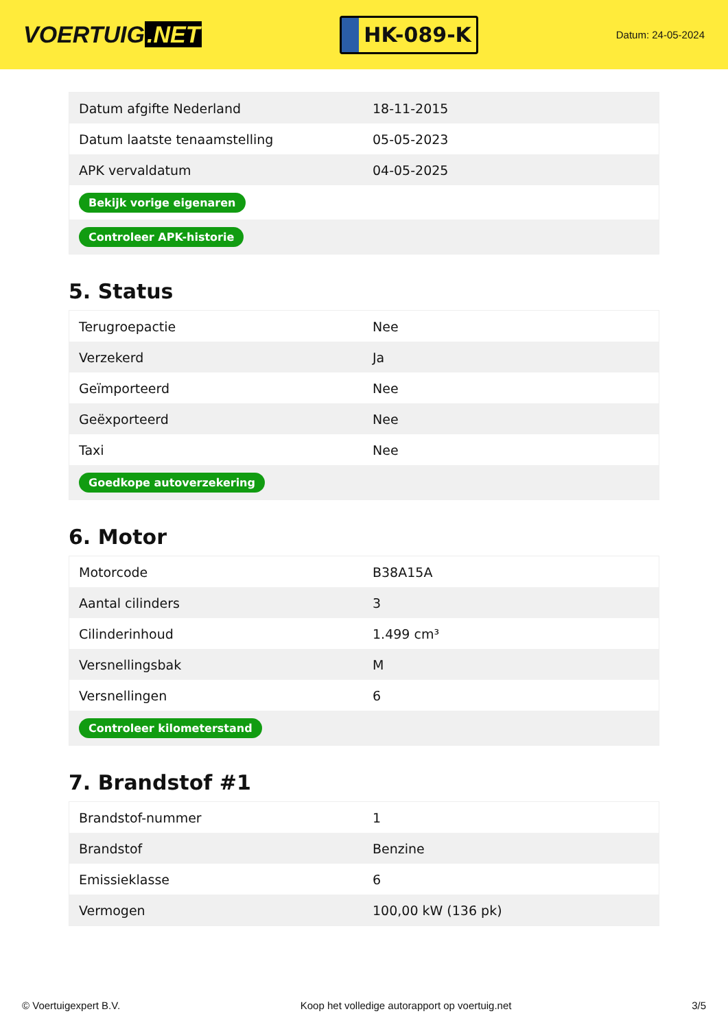VOERTUIG.NET
HK-089-K
Datum: 24-05-2024
| Datum afgifte Nederland | 18-11-2015 |
| Datum laatste tenaamstelling | 05-05-2023 |
| APK vervaldatum | 04-05-2025 |
| Bekijk vorige eigenaren | |
| Controleer APK-historie | |
5. Status
| Terugroepactie | Nee |
| Verzekerd | Ja |
| Geïmporteerd | Nee |
| Geëxporteerd | Nee |
| Taxi | Nee |
| Goedkope autoverzekering | |
6. Motor
| Motorcode | B38A15A |
| Aantal cilinders | 3 |
| Cilinderinhoud | 1.499 cm³ |
| Versnellingsbak | M |
| Versnellingen | 6 |
| Controleer kilometerstand | |
7. Brandstof #1
| Brandstof-nummer | 1 |
| Brandstof | Benzine |
| Emissieklasse | 6 |
| Vermogen | 100,00 kW (136 pk) |
© Voertuigexpert B.V. Koop het volledige autorapport op voertuig.net 3/5